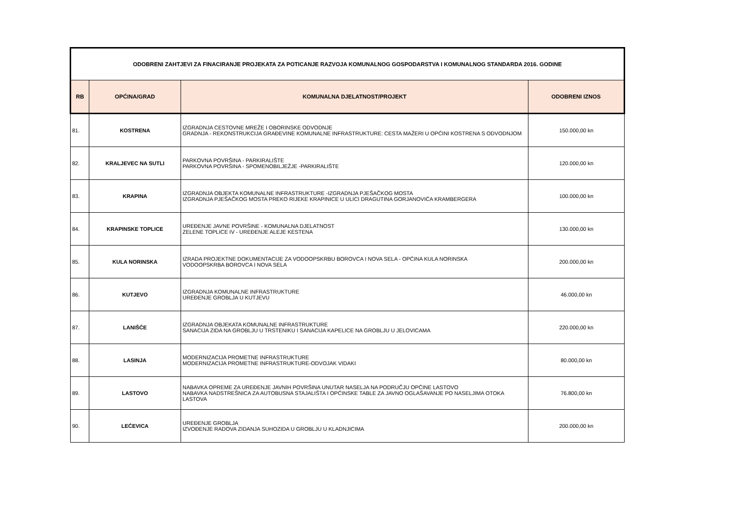| ODOBRENI ZAHTJEVI ZA FINACIRANJE PROJEKATA ZA POTICANJE RAZVOJA KOMUNALNOG GOSPODARSTVA I KOMUNALNOG STANDARDA 2016. GODINE | | | |
| RB | OPĆINA/GRAD | KOMUNALNA DJELATNOST/PROJEKT | ODOBRENI IZNOS |
| 81. | KOSTRENA | IZGRADNJA CESTOVNE MREŽE I OBORINSKE ODVODNJE GRADNJA - REKONSTRUKCIJA GRAĐEVINE KOMUNALNE INFRASTRUKTURE: CESTA MAŽERI U OPĆINI KOSTRENA S ODVODNJOM | 150.000,00 kn |
| 82. | KRALJEVEC NA SUTLI | PARKOVNA POVRŠINA - PARKIRALIŠTE PARKOVNA POVRŠINA - SPOMENOBILJEŽJE -PARKIRALIŠTE | 120.000,00 kn |
| 83. | KRAPINA | IZGRADNJA OBJEKTA KOMUNALNE INFRASTRUKTURE -IZGRADNJA PJEŠAČKOG MOSTA IZGRADNJA PJEŠAČKOG MOSTA PREKO RIJEKE KRAPINICE U ULICI DRAGUTINA GORJANOVIĆA KRAMBERGERA | 100.000,00 kn |
| 84. | KRAPINSKE TOPLICE | UREĐENJE JAVNE POVRŠINE - KOMUNALNA DJELATNOST ZELENE TOPLICE IV - UREĐENJE ALEJE KESTENA | 130.000,00 kn |
| 85. | KULA NORINSKA | IZRADA PROJEKTNE DOKUMENTACIJE ZA VODOOPSKRBU BOROVCA I NOVA SELA - OPĆINA KULA NORINSKA VODOOPSKRBA BOROVCA I NOVA SELA | 200.000,00 kn |
| 86. | KUTJEVO | IZGRADNJA KOMUNALNE INFRASTRUKTURE UREĐENJE GROBLJA U KUTJEVU | 46.000,00 kn |
| 87. | LANIŠĆE | IZGRADNJA OBJEKATA KOMUNALNE INFRASTRUKTURE SANACIJA ZIDA NA GROBLJU U TRSTENIKU I SANACIJA KAPELICE NA GROBLJU U JELOVICAMA | 220.000,00 kn |
| 88. | LASINJA | MODERNIZACIJA PROMETNE INFRASTRUKTURE MODERNIZACIJA PROMETNE INFRASTRUKTURE-ODVOJAK VIDAKI | 80.000,00 kn |
| 89. | LASTOVO | NABAVKA OPREME ZA UREĐENJE JAVNIH POVRŠINA UNUTAR NASELJA NA PODRUČJU OPĆINE LASTOVO NABAVKA NADSTREŠNICA ZA AUTOBUSNA STAJALIŠTA I OPĆINSKE TABLE ZA JAVNO OGLAŠAVANJE PO NASELJIMA OTOKA LASTOVA | 76.800,00 kn |
| 90. | LEĆEVICA | UREĐENJE GROBLJA IZVOĐENJE RADOVA ZIDANJA SUHOZIDA U GROBLJU U KLADNJICIMA | 200.000,00 kn |